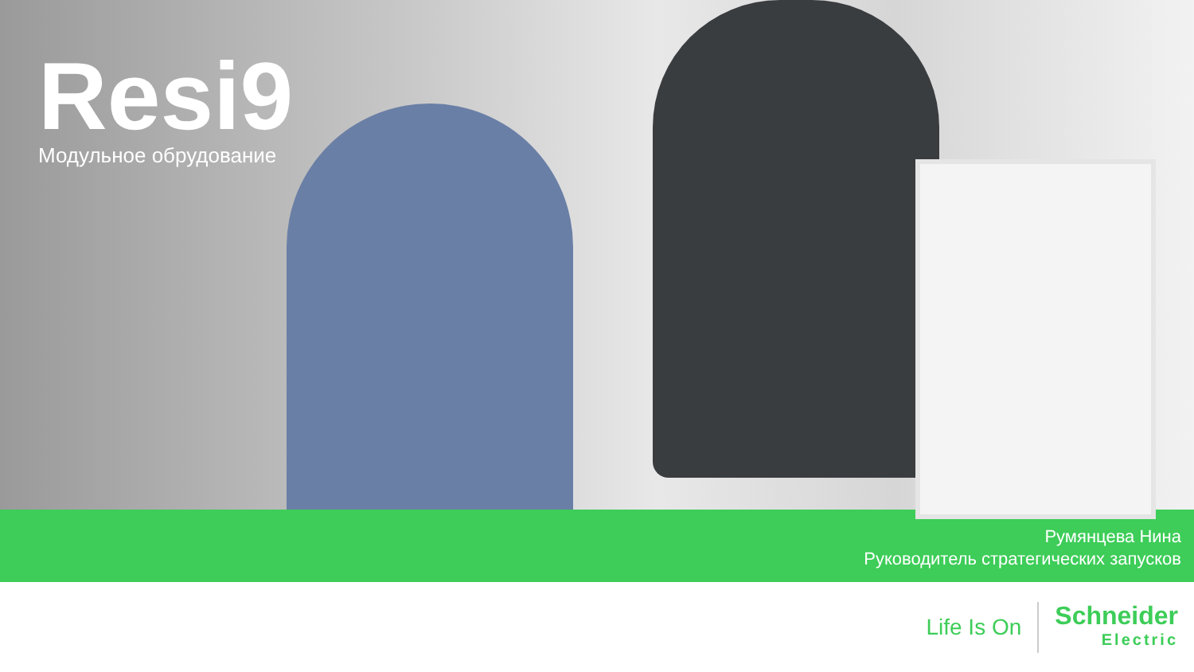Resi9
Модульное обрудование
Румянцева Нина
Руководитель стратегических запусков
Life Is On
Schneider
Electric